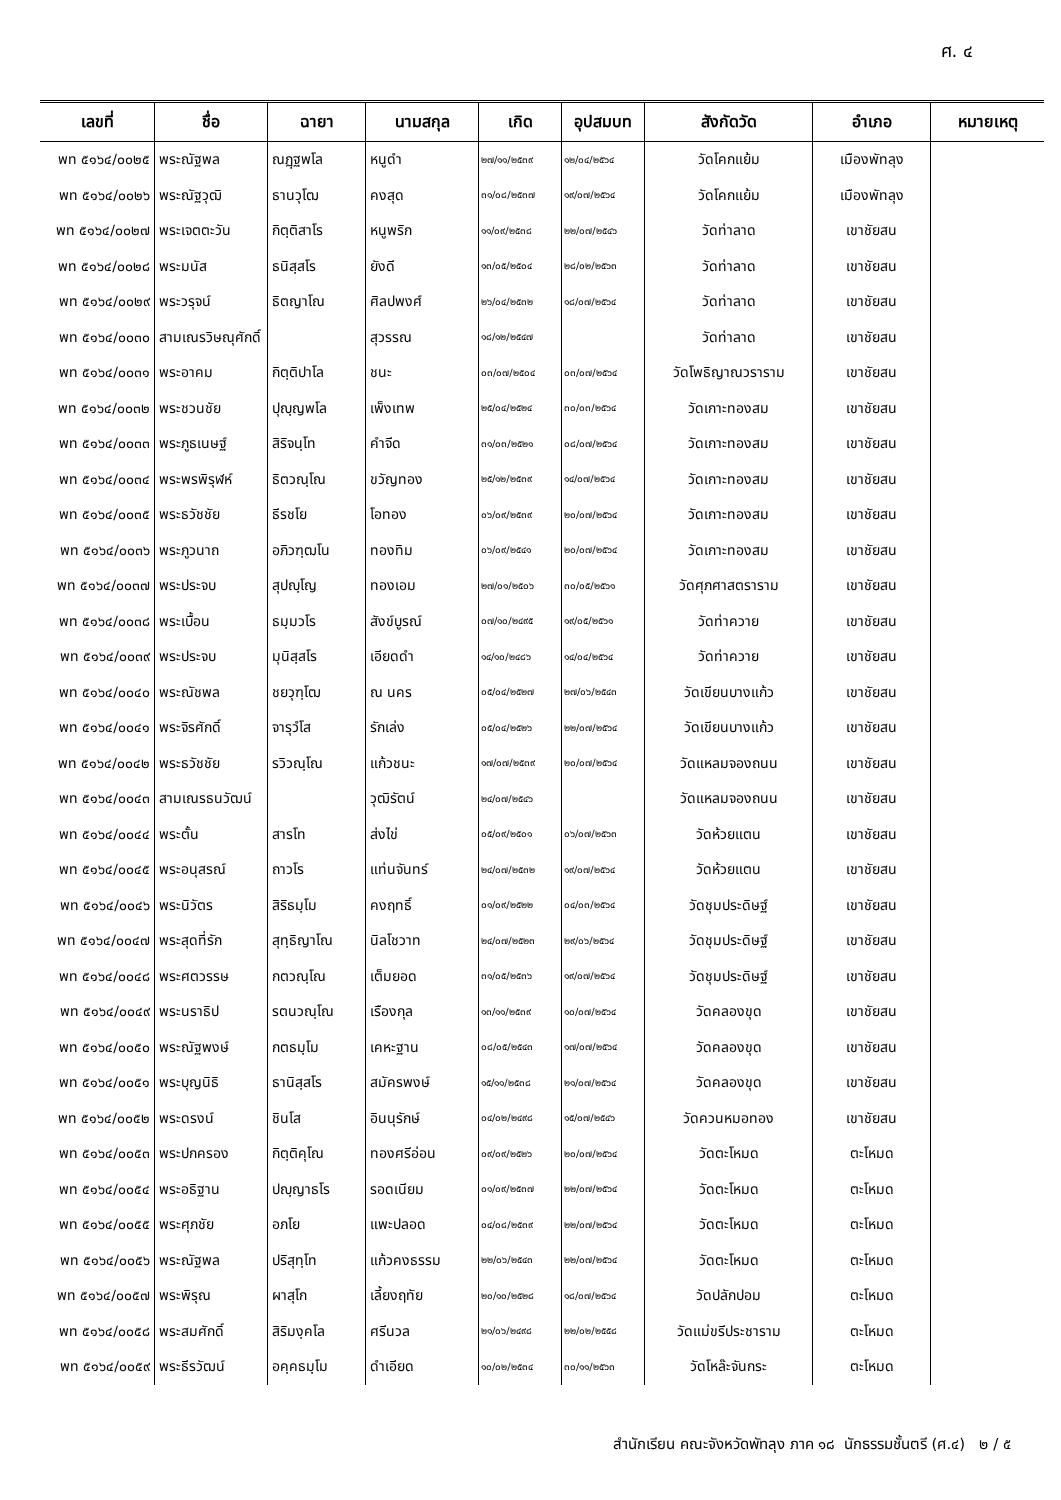ศ. ๔
| เลขที่ | ชื่อ | ฉายา | นามสกุล | เกิด | อุปสมบท | สังกัดวัด | อำเภอ | หมายเหตุ |
| --- | --- | --- | --- | --- | --- | --- | --- | --- |
| พท ๕๑๖๔/๐๐๒๕ | พระณัฐพล | ณฏฺฐพโล | หนูดำ | ๒๗/๑๑/๒๕๓๙ | ๑๒/๐๔/๒๕๖๔ | วัดโคกแย้ม | เมืองพัทลุง | |
| พท ๕๑๖๔/๐๐๒๖ | พระณัฐวุฒิ | ธานวุโฒ | คงสุด | ๓๑/๐๘/๒๕๓๗ | ๑๙/๐๗/๒๕๖๔ | วัดโคกแย้ม | เมืองพัทลุง | |
| พท ๕๑๖๔/๐๐๒๗ | พระเจตตะวัน | กิตฺติสาโร | หนูพริก | ๑๑/๐๙/๒๕๓๘ | ๒๒/๐๗/๒๕๔๖ | วัดท่าลาด | เขาชัยสน | |
| พท ๕๑๖๔/๐๐๒๘ | พระมนัส | ธนิสฺสโร | ยังดี | ๑๓/๐๕/๒๕๐๔ | ๒๘/๐๒/๒๕๖๓ | วัดท่าลาด | เขาชัยสน | |
| พท ๕๑๖๔/๐๐๒๙ | พระวรุจน์ | ธิตญาโณ | ศิลปพงศ์ | ๒๖/๐๔/๒๕๓๒ | ๑๘/๐๗/๒๕๖๔ | วัดท่าลาด | เขาชัยสน | |
| พท ๕๑๖๔/๐๐๓๐ | สามเณรวิษณุศักดิ์ | | สุวรรณ | ๑๘/๑๒/๒๕๔๗ | | วัดท่าลาด | เขาชัยสน | |
| พท ๕๑๖๔/๐๐๓๑ | พระอาคม | กิตฺติปาโล | ชนะ | ๐๓/๐๗/๒๕๐๔ | ๐๓/๐๗/๒๕๖๔ | วัดโพธิญาณวราราม | เขาชัยสน | |
| พท ๕๑๖๔/๐๐๓๒ | พระชวนชัย | ปุญฺญพโล | เพ็งเทพ | ๒๕/๐๔/๒๕๒๔ | ๓๐/๐๓/๒๕๖๔ | วัดเกาะทองสม | เขาชัยสน | |
| พท ๕๑๖๔/๐๐๓๓ | พระภูธเนษฐ์ | สิริจนฺโท | คำจีด | ๓๑/๐๓/๒๕๒๑ | ๐๘/๐๗/๒๕๖๔ | วัดเกาะทองสม | เขาชัยสน | |
| พท ๕๑๖๔/๐๐๓๔ | พระพรพิรุฬห์ | ธิตวณฺโณ | ขวัญทอง | ๒๕/๑๒/๒๕๓๙ | ๑๔/๐๗/๒๕๖๔ | วัดเกาะทองสม | เขาชัยสน | |
| พท ๕๑๖๔/๐๐๓๕ | พระธวัชชัย | ธีรชโย | โอทอง | ๐๖/๐๙/๒๕๓๙ | ๒๐/๐๗/๒๕๖๔ | วัดเกาะทองสม | เขาชัยสน | |
| พท ๕๑๖๔/๐๐๓๖ | พระภูวนาถ | อภิวฑฺฒโน | ทองทิม | ๐๖/๐๙/๒๕๔๑ | ๒๐/๐๗/๒๕๖๔ | วัดเกาะทองสม | เขาชัยสน | |
| พท ๕๑๖๔/๐๐๓๗ | พระประจบ | สุปญฺโญ | ทองเอม | ๒๗/๐๑/๒๕๐๖ | ๓๐/๐๕/๒๕๖๑ | วัดศุภศาสตราราม | เขาชัยสน | |
| พท ๕๑๖๔/๐๐๓๘ | พระเบื้อน | ธมฺมวโร | สังข์บูรณ์ | ๐๗/๑๐/๒๔๙๕ | ๑๙/๐๕/๒๕๖๑ | วัดท่าควาย | เขาชัยสน | |
| พท ๕๑๖๔/๐๐๓๙ | พระประจบ | มุนิสฺสโร | เอียดดำ | ๑๔/๑๐/๒๔๘๖ | ๑๔/๐๔/๒๕๖๔ | วัดท่าควาย | เขาชัยสน | |
| พท ๕๑๖๔/๐๐๔๐ | พระณัชพล | ชยวุฑฺโฒ | ณ นคร | ๐๕/๐๔/๒๕๒๗ | ๒๗/๐๖/๒๕๔๓ | วัดเขียนบางแก้ว | เขาชัยสน | |
| พท ๕๑๖๔/๐๐๔๑ | พระจิรศักดิ์ | จารุวํโส | รักเล่ง | ๐๕/๐๔/๒๕๒๖ | ๒๒/๐๗/๒๕๖๔ | วัดเขียนบางแก้ว | เขาชัยสน | |
| พท ๕๑๖๔/๐๐๔๒ | พระธวัชชัย | รวิวณฺโณ | แก้วชนะ | ๑๗/๐๗/๒๕๓๙ | ๒๐/๐๗/๒๕๖๔ | วัดแหลมจองถนน | เขาชัยสน | |
| พท ๕๑๖๔/๐๐๔๓ | สามเณรธนวัฒน์ | | วุฒิรัตน์ | ๒๔/๐๗/๒๕๔๖ | | วัดแหลมจองถนน | เขาชัยสน | |
| พท ๕๑๖๔/๐๐๔๔ | พระตั้น | สารโท | ส่งไข่ | ๐๕/๐๙/๒๕๐๑ | ๐๖/๐๗/๒๕๖๓ | วัดห้วยแตน | เขาชัยสน | |
| พท ๕๑๖๔/๐๐๔๕ | พระอนุสรณ์ | ถาวโร | แท่นจันทร์ | ๒๔/๐๗/๒๕๓๒ | ๑๙/๐๗/๒๕๖๔ | วัดห้วยแตน | เขาชัยสน | |
| พท ๕๑๖๔/๐๐๔๖ | พระนิวัตร | สิริธมฺโม | คงฤทธิ์ | ๐๑/๐๙/๒๕๒๒ | ๐๔/๐๓/๒๕๖๔ | วัดชุมประดิษฐ์ | เขาชัยสน | |
| พท ๕๑๖๔/๐๐๔๗ | พระสุดที่รัก | สุทฺธิญาโณ | นิลโชวาท | ๒๔/๐๗/๒๕๒๓ | ๒๙/๐๖/๒๕๖๔ | วัดชุมประดิษฐ์ | เขาชัยสน | |
| พท ๕๑๖๔/๐๐๔๘ | พระศตวรรษ | กตวณฺโณ | เต็มยอด | ๓๑/๐๕/๒๕๓๖ | ๑๙/๐๗/๒๕๖๔ | วัดชุมประดิษฐ์ | เขาชัยสน | |
| พท ๕๑๖๔/๐๐๔๙ | พระนราธิป | รตนวณฺโณ | เรืองกุล | ๑๓/๑๑/๒๕๓๙ | ๑๐/๐๗/๒๕๖๔ | วัดคลองขุด | เขาชัยสน | |
| พท ๕๑๖๔/๐๐๕๐ | พระณัฐพงษ์ | กตธมฺโม | เคหะฐาน | ๐๘/๐๕/๒๕๔๓ | ๑๗/๐๗/๒๕๖๔ | วัดคลองขุด | เขาชัยสน | |
| พท ๕๑๖๔/๐๐๕๑ | พระบุญนิธิ | ธานิสฺสโร | สมัครพงษ์ | ๑๕/๑๑/๒๕๓๘ | ๒๑/๐๗/๒๕๖๔ | วัดคลองขุด | เขาชัยสน | |
| พท ๕๑๖๔/๐๐๕๒ | พระดรงน์ | ชินโส | อินนุรักษ์ | ๐๔/๐๒/๒๔๙๘ | ๑๕/๐๗/๒๕๔๖ | วัดควนหมอทอง | เขาชัยสน | |
| พท ๕๑๖๔/๐๐๕๓ | พระปกครอง | กิตฺติคุโณ | ทองศรีอ่อน | ๐๙/๐๙/๒๕๒๖ | ๒๐/๐๗/๒๕๖๔ | วัดตะโหมด | ตะโหมด | |
| พท ๕๑๖๔/๐๐๕๔ | พระอธิฐาน | ปญฺญาธโร | รอดเนียม | ๐๑/๐๙/๒๕๓๗ | ๒๒/๐๗/๒๕๖๔ | วัดตะโหมด | ตะโหมด | |
| พท ๕๑๖๔/๐๐๕๕ | พระศุภชัย | อภโย | แพะปลอด | ๐๔/๐๘/๒๕๓๙ | ๒๒/๐๗/๒๕๖๔ | วัดตะโหมด | ตะโหมด | |
| พท ๕๑๖๔/๐๐๕๖ | พระณัฐพล | ปริสุทฺโท | แก้วคงธรรม | ๒๒/๐๖/๒๕๔๓ | ๒๒/๐๗/๒๕๖๔ | วัดตะโหมด | ตะโหมด | |
| พท ๕๑๖๔/๐๐๕๗ | พระพิรุณ | ผาสุโก | เลี้ยงฤทัย | ๒๐/๑๐/๒๕๒๘ | ๑๘/๐๗/๒๕๖๔ | วัดปลักปอม | ตะโหมด | |
| พท ๕๑๖๔/๐๐๕๘ | พระสมศักดิ์ | สิริมงฺคโล | ศรีนวล | ๒๑/๐๖/๒๔๙๘ | ๒๒/๐๒/๒๕๕๘ | วัดแม่ขรีประชาราม | ตะโหมด | |
| พท ๕๑๖๔/๐๐๕๙ | พระธีรวัฒน์ | อคฺคธมฺโม | ดำเอียด | ๑๐/๐๒/๒๕๓๔ | ๓๐/๑๑/๒๕๖๓ | วัดโหล๊ะจันกระ | ตะโหมด | |
สำนักเรียน คณะจังหวัดพัทลุง ภาค ๑๘ นักธรรมชั้นตรี (ศ.๔) ๒ / ๕